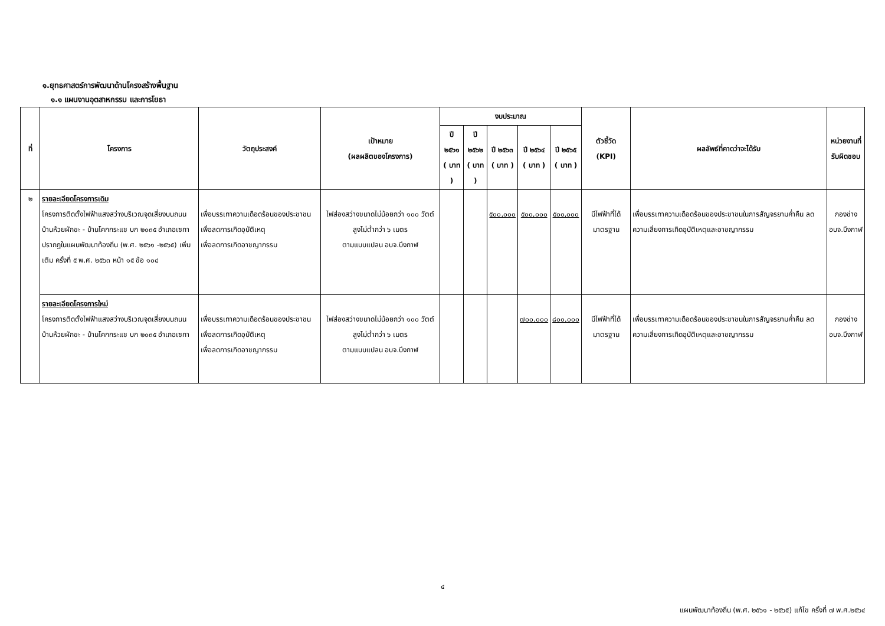๑.ยุทธศาสตร์การพัฒนาด้านโครงสร้างพื้นฐาน
๑.๑ แผนงานอุตสาหกรรม และการโยธา
| ที่ | โครงการ | วัตถุประสงค์ | เป้าหมาย (ผลผลิตของโครงการ) | งบประมาณ | | | | | ตัวชี้วัด (KPI) | ผลลัพธ์ที่คาดว่าจะได้รับ | หน่วยงานที่ รับผิดชอบ |
| --- | --- | --- | --- | --- | --- | --- | --- | --- | --- | --- | --- |
| | | | | ปี ๒๕๖๑ ( บาท ) | ปี ๒๕๖๒ ( บาท ) | ปี ๒๕๖๓ ( บาท ) | ปี ๒๕๖๔ ( บาท ) | ปี ๒๕๖๕ ( บาท ) | | | |
| ๒ | รายละเอียดโครงการเดิม โครงการติดตั้งไฟฟ้าแสงสว่างบริเวณจุดเสี่ยงบนถนน บ้านห้วยผักขะ - บ้านโคกกระแช บก ๒๐๓๕ อำเภอเซกา ปรากฏในแผนพัฒนาท้องถิ่น (พ.ศ. ๒๕๖๑ -๒๕๖๕) เพิ่มเติม ครั้งที่ ๕ พ.ศ. ๒๕๖๓ หน้า ๑๕ ข้อ ๑๐๔ | เพื่อบรรเทาความเดือดร้อนของประชาชน เพื่อลดการเกิดอุบัติเหตุ เพื่อลดการเกิดอาชญากรรม | ไฟส่องสว่างขนาดไม่น้อยกว่า ๑๐๐ วัตต์ สูงไม่ต่ำกว่า ๖ เมตร ตามแบบแปลน อบจ.บึงกาฬ | | | ๕๐๐,๐๐๐ | ๕๐๐,๐๐๐ | ๕๐๐,๐๐๐ | มีไฟฟ้าที่ได้ มาตรฐาน | เพื่อบรรเทาความเดือดร้อนของประชาชนในการสัญจรยามค่ำคืน ลดความเสี่ยงการเกิดอุบัติเหตุและอาชญากรรม | กองช่าง อบจ.บึงกาฬ |
| | รายละเอียดโครงการใหม่ โครงการติดตั้งไฟฟ้าแสงสว่างบริเวณจุดเสี่ยงบนถนน บ้านห้วยผักขะ - บ้านโคกกระแช บก ๒๐๓๕ อำเภอเซกา | เพื่อบรรเทาความเดือดร้อนของประชาชน เพื่อลดการเกิดอุบัติเหตุ เพื่อลดการเกิดอาชญากรรม | ไฟส่องสว่างขนาดไม่น้อยกว่า ๑๐๐ วัตต์ สูงไม่ต่ำกว่า ๖ เมตร ตามแบบแปลน อบจ.บึงกาฬ | | | | ๗๐๐,๐๐๐ | ๘๐๐,๐๐๐ | มีไฟฟ้าที่ได้ มาตรฐาน | เพื่อบรรเทาความเดือดร้อนของประชาชนในการสัญจรยามค่ำคืน ลดความเสี่ยงการเกิดอุบัติเหตุและอาชญากรรม | กองช่าง อบจ.บึงกาฬ |
๔
แผนพัฒนาท้องถิ่น (พ.ศ. ๒๕๖๑ - ๒๕๖๕) แก้ไข ครั้งที่ ๗ พ.ศ.๒๕๖๔